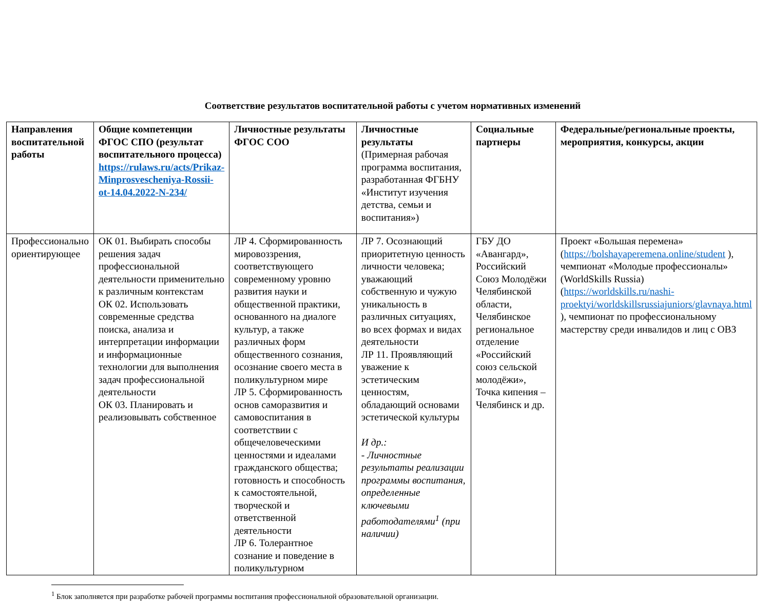Соответствие результатов воспитательной работы с учетом нормативных изменений
| Направления воспитательной работы | Общие компетенции ФГОС СПО (результат воспитательного процесса) https://rulaws.ru/acts/Prikaz-Minprosvescheniya-Rossii-ot-14.04.2022-N-234/ | Личностные результаты ФГОС СОО | Личностные результаты (Примерная рабочая программа воспитания, разработанная ФГБНУ «Институт изучения детства, семьи и воспитания») | Социальные партнеры | Федеральные/региональные проекты, мероприятия, конкурсы, акции |
| --- | --- | --- | --- | --- | --- |
| Профессионально ориентирующее | ОК 01. Выбирать способы решения задач профессиональной деятельности применительно к различным контекстам ОК 02. Использовать современные средства поиска, анализа и интерпретации информации и информационные технологии для выполнения задач профессиональной деятельности ОК 03. Планировать и реализовывать собственное | ЛР 4. Сформированность мировоззрения, соответствующего современному уровню развития науки и общественной практики, основанного на диалоге культур, а также различных форм общественного сознания, осознание своего места в поликультурном мире ЛР 5. Сформированность основ саморазвития и самовоспитания в соответствии с общечеловеческими ценностями и идеалами гражданского общества; готовность и способность к самостоятельной, творческой и ответственной деятельности ЛР 6. Толерантное сознание и поведение в поликультурном | ЛР 7. Осознающий приоритетную ценность личности человека; уважающий собственную и чужую уникальность в различных ситуациях, во всех формах и видах деятельности ЛР 11. Проявляющий уважение к эстетическим ценностям, обладающий основами эстетической культуры И др.: - Личностные результаты реализации программы воспитания, определенные ключевыми работодателями<sup>1</sup> (при наличии) | ГБУ ДО «Авангард», Российский Союз Молодёжи Челябинской области, Челябинское региональное отделение «Российский союз сельской молодёжи», Точка кипения – Челябинск и др. | Проект «Большая перемена» ( https://bolshayaperemena.online/student ), чемпионат «Молодые профессионалы» (WorldSkills Russia) ( https://worldskills.ru/nashi-proektyi/worldskillsrussiajuniors/glavnaya.html ), чемпионат по профессиональному мастерству среди инвалидов и лиц с ОВЗ |
<sup>1</sup> Блок заполняется при разработке рабочей программы воспитания профессиональной образовательной организации.